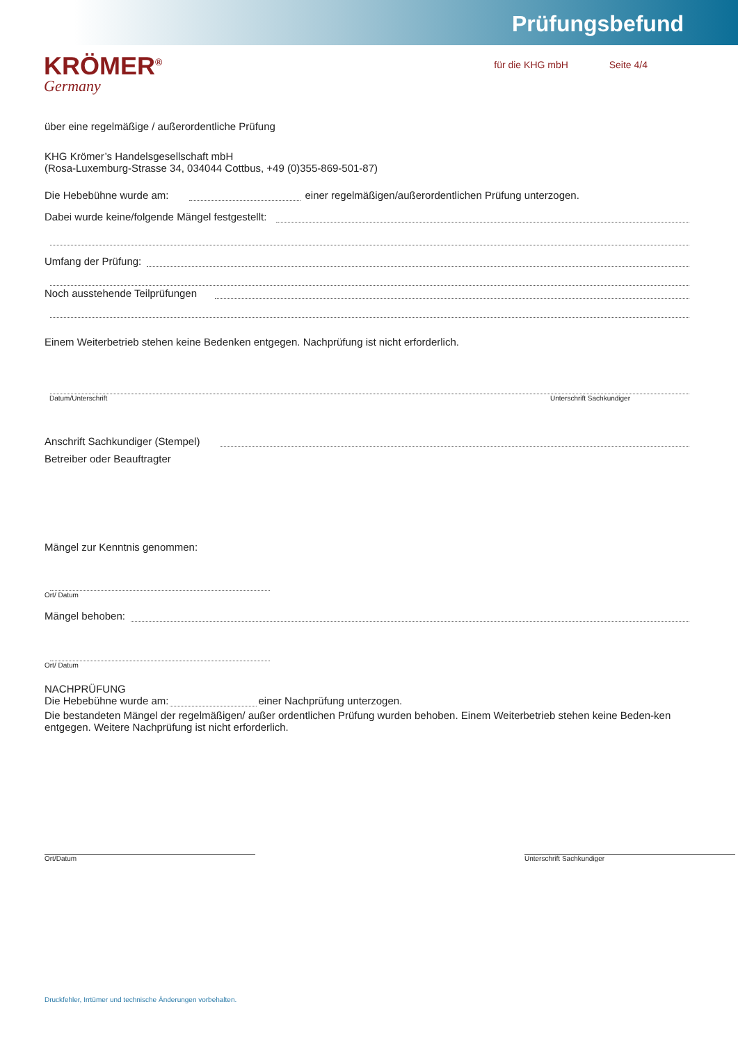Prüfungsbefund
KRÖMER<sup>®</sup>
Germany
für die KHG mbH Seite 4/4
über eine regelmäßige / außerordentliche Prüfung
KHG Krömer’s Handelsgesellschaft mbH
(Rosa-Luxemburg-Strasse 34, 034044 Cottbus, +49 (0)355-869-501-87)
Die Hebebühne wurde am: einer regelmäßigen/außerordentlichen Prüfung unterzogen.
Dabei wurde keine/folgende Mängel festgestellt:
Umfang der Prüfung:
Noch ausstehende Teilprüfungen
Einem Weiterbetrieb stehen keine Bedenken entgegen. Nachprüfung ist nicht erforderlich.
Datum/Unterschrift Unterschrift Sachkundiger
Anschrift Sachkundiger (Stempel)
Betreiber oder Beauftragter
Mängel zur Kenntnis genommen:
Ort/ Datum
Mängel behoben:
Ort/ Datum
NACHPRÜFUNG
Die Hebebühne wurde am: einer Nachprüfung unterzogen.
Die bestandeten Mängel der regelmäßigen/ außer ordentlichen Prüfung wurden behoben. Einem Weiterbetrieb stehen keine Beden-ken entgegen. Weitere Nachprüfung ist nicht erforderlich.
Ort/Datum Unterschrift Sachkundiger
Druckfehler, Irrtümer und technische Änderungen vorbehalten.